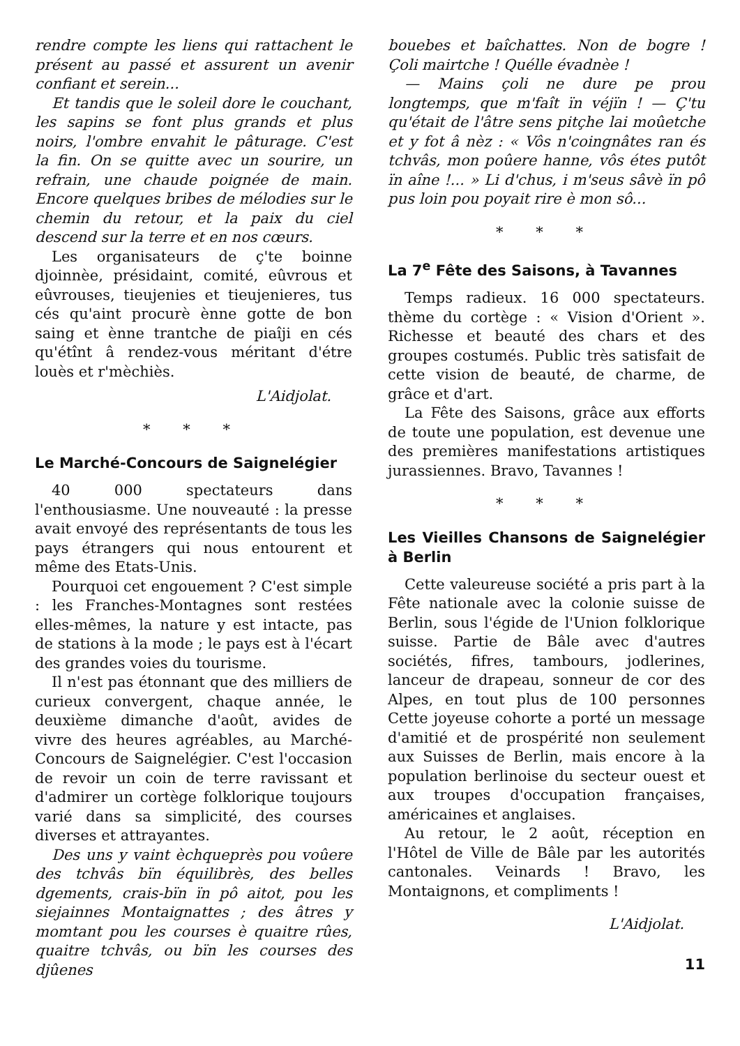rendre compte les liens qui rattachent le présent au passé et assurent un avenir confiant et serein...
Et tandis que le soleil dore le couchant, les sapins se font plus grands et plus noirs, l'ombre envahit le pâturage. C'est la fin. On se quitte avec un sourire, un refrain, une chaude poignée de main. Encore quelques bribes de mélodies sur le chemin du retour, et la paix du ciel descend sur la terre et en nos cœurs.
Les organisateurs de ç'te boinne djoinnèe, présidaint, comité, eûvrous et eûvrouses, tieujenies et tieujenieres, tus cés qu'aint procurè ènne gotte de bon saing et ènne trantche de piaîji en cés qu'étînt â rendez-vous méritant d'étre louès et r'mèchiès.
L'Aidjolat.
* * *
Le Marché-Concours de Saignelégier
40 000 spectateurs dans l'enthousiasme. Une nouveauté : la presse avait envoyé des représentants de tous les pays étrangers qui nous entourent et même des Etats-Unis.
Pourquoi cet engouement ? C'est simple : les Franches-Montagnes sont restées elles-mêmes, la nature y est intacte, pas de stations à la mode ; le pays est à l'écart des grandes voies du tourisme.
Il n'est pas étonnant que des milliers de curieux convergent, chaque année, le deuxième dimanche d'août, avides de vivre des heures agréables, au Marché-Concours de Saignelégier. C'est l'occasion de revoir un coin de terre ravissant et d'admirer un cortège folklorique toujours varié dans sa simplicité, des courses diverses et attrayantes.
Des uns y vaint èchqueprès pou voûere des tchvâs bïn équilibrès, des belles dgements, crais-bïn ïn pô aitot, pou les siejainnes Montaignattes ; des âtres y momtant pou les courses è quaitre rûes, quaitre tchvâs, ou bïn les courses des djûenes
bouebes et baîchattes. Non de bogre ! Çoli mairtche ! Quélle évadnèe !
— Mains çoli ne dure pe prou longtemps, que m'faît ïn véjïn ! — Ç'tu qu'était de l'âtre sens pitçhe lai moûetche et y fot â nèz : « Vôs n'coingnâtes ran és tchvâs, mon poûere hanne, vôs étes putôt ïn aîne !... » Li d'chus, i m'seus sâvè ïn pô pus loin pou poyait rire è mon sô...
* * *
La 7<sup>e</sup> Fête des Saisons, à Tavannes
Temps radieux. 16 000 spectateurs. thème du cortège : « Vision d'Orient ». Richesse et beauté des chars et des groupes costumés. Public très satisfait de cette vision de beauté, de charme, de grâce et d'art.
La Fête des Saisons, grâce aux efforts de toute une population, est devenue une des premières manifestations artistiques jurassiennes. Bravo, Tavannes !
* * *
Les Vieilles Chansons de Saignelégier à Berlin
Cette valeureuse société a pris part à la Fête nationale avec la colonie suisse de Berlin, sous l'égide de l'Union folklorique suisse. Partie de Bâle avec d'autres sociétés, fifres, tambours, jodlerines, lanceur de drapeau, sonneur de cor des Alpes, en tout plus de 100 personnes Cette joyeuse cohorte a porté un message d'amitié et de prospérité non seulement aux Suisses de Berlin, mais encore à la population berlinoise du secteur ouest et aux troupes d'occupation françaises, américaines et anglaises.
Au retour, le 2 août, réception en l'Hôtel de Ville de Bâle par les autorités cantonales. Veinards ! Bravo, les Montaignons, et compliments !
L'Aidjolat.
11